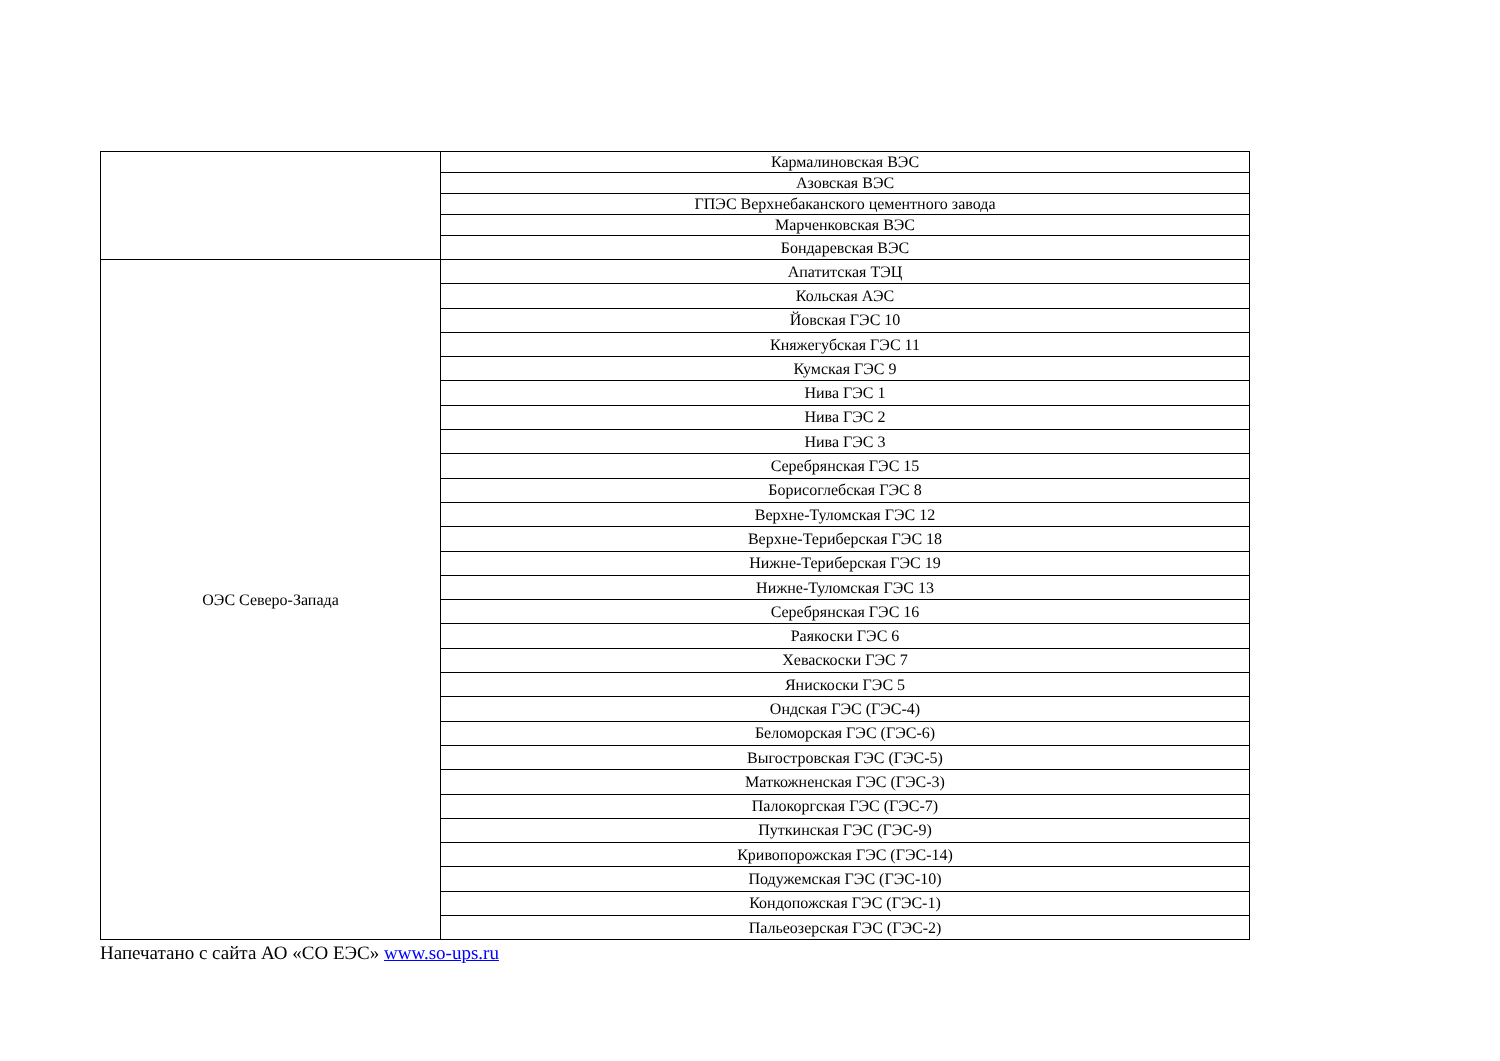| | Кармалиновская ВЭС |
| | Азовская ВЭС |
| | ГПЭС Верхнебаканского цементного завода |
| | Марченковская ВЭС |
| | Бондаревская ВЭС |
| ОЭС Северо-Запада | Апатитская ТЭЦ |
| | Кольская АЭС |
| | Йовская ГЭС 10 |
| | Княжегубская ГЭС 11 |
| | Кумская ГЭС 9 |
| | Нива ГЭС 1 |
| | Нива ГЭС 2 |
| | Нива ГЭС 3 |
| | Серебрянская ГЭС 15 |
| | Борисоглебская ГЭС 8 |
| | Верхне-Туломская ГЭС 12 |
| | Верхне-Териберская ГЭС 18 |
| | Нижне-Териберская ГЭС 19 |
| | Нижне-Туломская ГЭС 13 |
| | Серебрянская ГЭС 16 |
| | Раякоски ГЭС 6 |
| | Хеваскоски ГЭС 7 |
| | Янискоски ГЭС 5 |
| | Ондская ГЭС (ГЭС-4) |
| | Беломорская ГЭС (ГЭС-6) |
| | Выгостровская ГЭС (ГЭС-5) |
| | Маткожненская ГЭС (ГЭС-3) |
| | Палокоргская ГЭС (ГЭС-7) |
| | Путкинская ГЭС (ГЭС-9) |
| | Кривопорожская ГЭС (ГЭС-14) |
| | Подужемская ГЭС (ГЭС-10) |
| | Кондопожская ГЭС (ГЭС-1) |
| | Пальеозерская ГЭС (ГЭС-2) |
Напечатано с сайта АО «СО ЕЭС» www.so-ups.ru